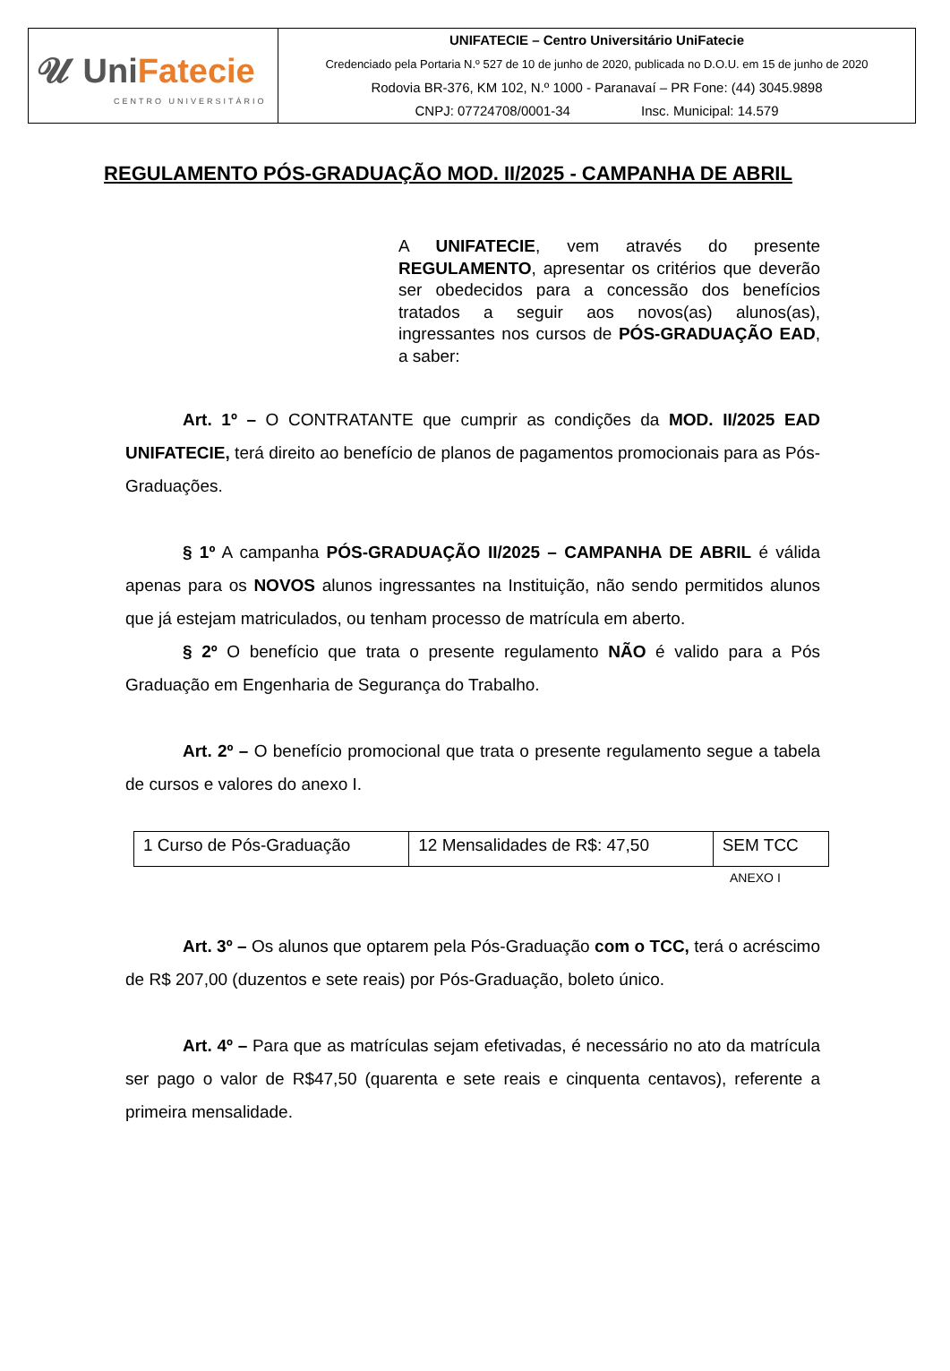| 𝓤 Uni Fatecie CENTRO UNIVERSITÁRIO | UNIFATECIE – Centro Universitário UniFatecie Credenciado pela Portaria N.º 527 de 10 de junho de 2020, publicada no D.O.U. em 15 de junho de 2020 Rodovia BR-376, KM 102, N.º 1000 - Paranavaí – PR Fone: (44) 3045.9898 CNPJ: 07724708/0001-34 Insc. Municipal: 14.579 |
REGULAMENTO PÓS-GRADUAÇÃO MOD. II/2025 - CAMPANHA DE ABRIL
A UNIFATECIE, vem através do presente REGULAMENTO, apresentar os critérios que deverão ser obedecidos para a concessão dos benefícios tratados a seguir aos novos(as) alunos(as), ingressantes nos cursos de PÓS-GRADUAÇÃO EAD, a saber:
Art. 1º – O CONTRATANTE que cumprir as condições da MOD. II/2025 EAD UNIFATECIE, terá direito ao benefício de planos de pagamentos promocionais para as Pós-Graduações.
§ 1º A campanha PÓS-GRADUAÇÃO II/2025 – CAMPANHA DE ABRIL é válida apenas para os NOVOS alunos ingressantes na Instituição, não sendo permitidos alunos que já estejam matriculados, ou tenham processo de matrícula em aberto.
§ 2º O benefício que trata o presente regulamento NÃO é valido para a Pós Graduação em Engenharia de Segurança do Trabalho.
Art. 2º – O benefício promocional que trata o presente regulamento segue a tabela de cursos e valores do anexo I.
| 1 Curso de Pós-Graduação | 12 Mensalidades de R$: 47,50 | SEM TCC |
ANEXO I
Art. 3º – Os alunos que optarem pela Pós-Graduação com o TCC, terá o acréscimo de R$ 207,00 (duzentos e sete reais) por Pós-Graduação, boleto único.
Art. 4º – Para que as matrículas sejam efetivadas, é necessário no ato da matrícula ser pago o valor de R$47,50 (quarenta e sete reais e cinquenta centavos), referente a primeira mensalidade.